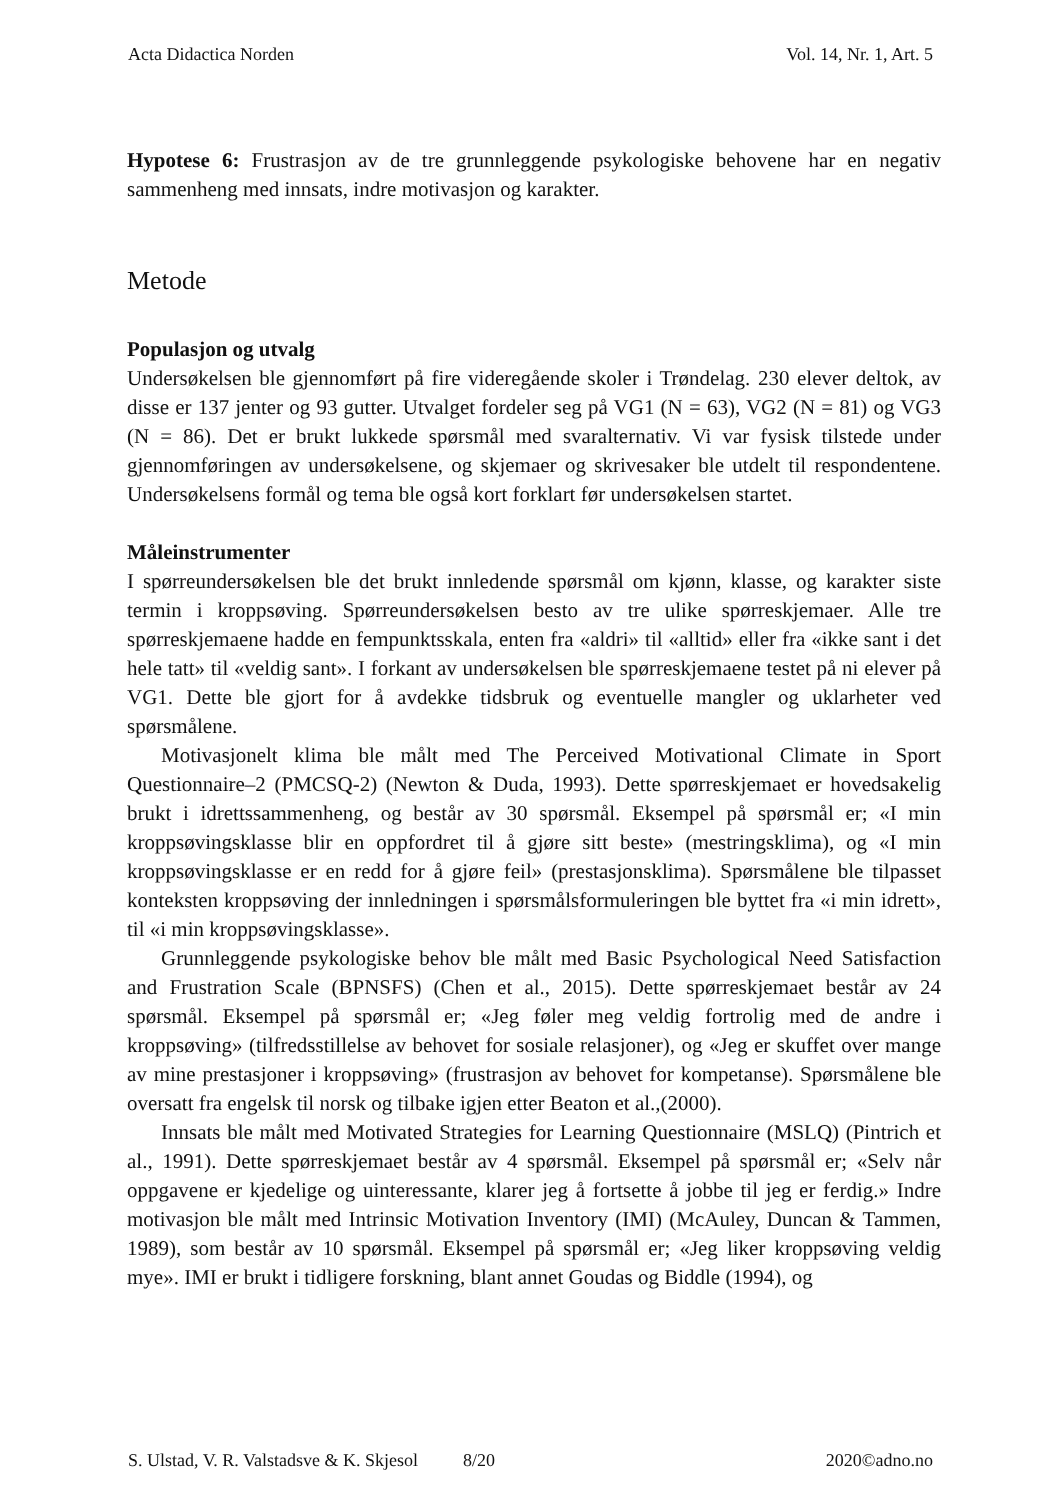Acta Didactica Norden Vol. 14, Nr. 1, Art. 5
Hypotese 6: Frustrasjon av de tre grunnleggende psykologiske behovene har en negativ sammenheng med innsats, indre motivasjon og karakter.
Metode
Populasjon og utvalg
Undersøkelsen ble gjennomført på fire videregående skoler i Trøndelag. 230 elever deltok, av disse er 137 jenter og 93 gutter. Utvalget fordeler seg på VG1 (N = 63), VG2 (N = 81) og VG3 (N = 86). Det er brukt lukkede spørsmål med svaralternativ. Vi var fysisk tilstede under gjennomføringen av undersøkelsene, og skjemaer og skrivesaker ble utdelt til respondentene. Undersøkelsens formål og tema ble også kort forklart før undersøkelsen startet.
Måleinstrumenter
I spørreundersøkelsen ble det brukt innledende spørsmål om kjønn, klasse, og karakter siste termin i kroppsøving. Spørreundersøkelsen besto av tre ulike spørreskjemaer. Alle tre spørreskjemaene hadde en fempunktsskala, enten fra «aldri» til «alltid» eller fra «ikke sant i det hele tatt» til «veldig sant». I forkant av undersøkelsen ble spørreskjemaene testet på ni elever på VG1. Dette ble gjort for å avdekke tidsbruk og eventuelle mangler og uklarheter ved spørsmålene.
Motivasjonelt klima ble målt med The Perceived Motivational Climate in Sport Questionnaire–2 (PMCSQ-2) (Newton & Duda, 1993). Dette spørreskjemaet er hovedsakelig brukt i idrettssammenheng, og består av 30 spørsmål. Eksempel på spørsmål er; «I min kroppsøvingsklasse blir en oppfordret til å gjøre sitt beste» (mestringsklima), og «I min kroppsøvingsklasse er en redd for å gjøre feil» (prestasjonsklima). Spørsmålene ble tilpasset konteksten kroppsøving der innledningen i spørsmålsformuleringen ble byttet fra «i min idrett», til «i min kroppsøvingsklasse».
Grunnleggende psykologiske behov ble målt med Basic Psychological Need Satisfaction and Frustration Scale (BPNSFS) (Chen et al., 2015). Dette spørreskjemaet består av 24 spørsmål. Eksempel på spørsmål er; «Jeg føler meg veldig fortrolig med de andre i kroppsøving» (tilfredsstillelse av behovet for sosiale relasjoner), og «Jeg er skuffet over mange av mine prestasjoner i kroppsøving» (frustrasjon av behovet for kompetanse). Spørsmålene ble oversatt fra engelsk til norsk og tilbake igjen etter Beaton et al.,(2000).
Innsats ble målt med Motivated Strategies for Learning Questionnaire (MSLQ) (Pintrich et al., 1991). Dette spørreskjemaet består av 4 spørsmål. Eksempel på spørsmål er; «Selv når oppgavene er kjedelige og uinteressante, klarer jeg å fortsette å jobbe til jeg er ferdig.» Indre motivasjon ble målt med Intrinsic Motivation Inventory (IMI) (McAuley, Duncan & Tammen, 1989), som består av 10 spørsmål. Eksempel på spørsmål er; «Jeg liker kroppsøving veldig mye». IMI er brukt i tidligere forskning, blant annet Goudas og Biddle (1994), og
S. Ulstad, V. R. Valstadsve & K. Skjesol 8/20 2020©adno.no